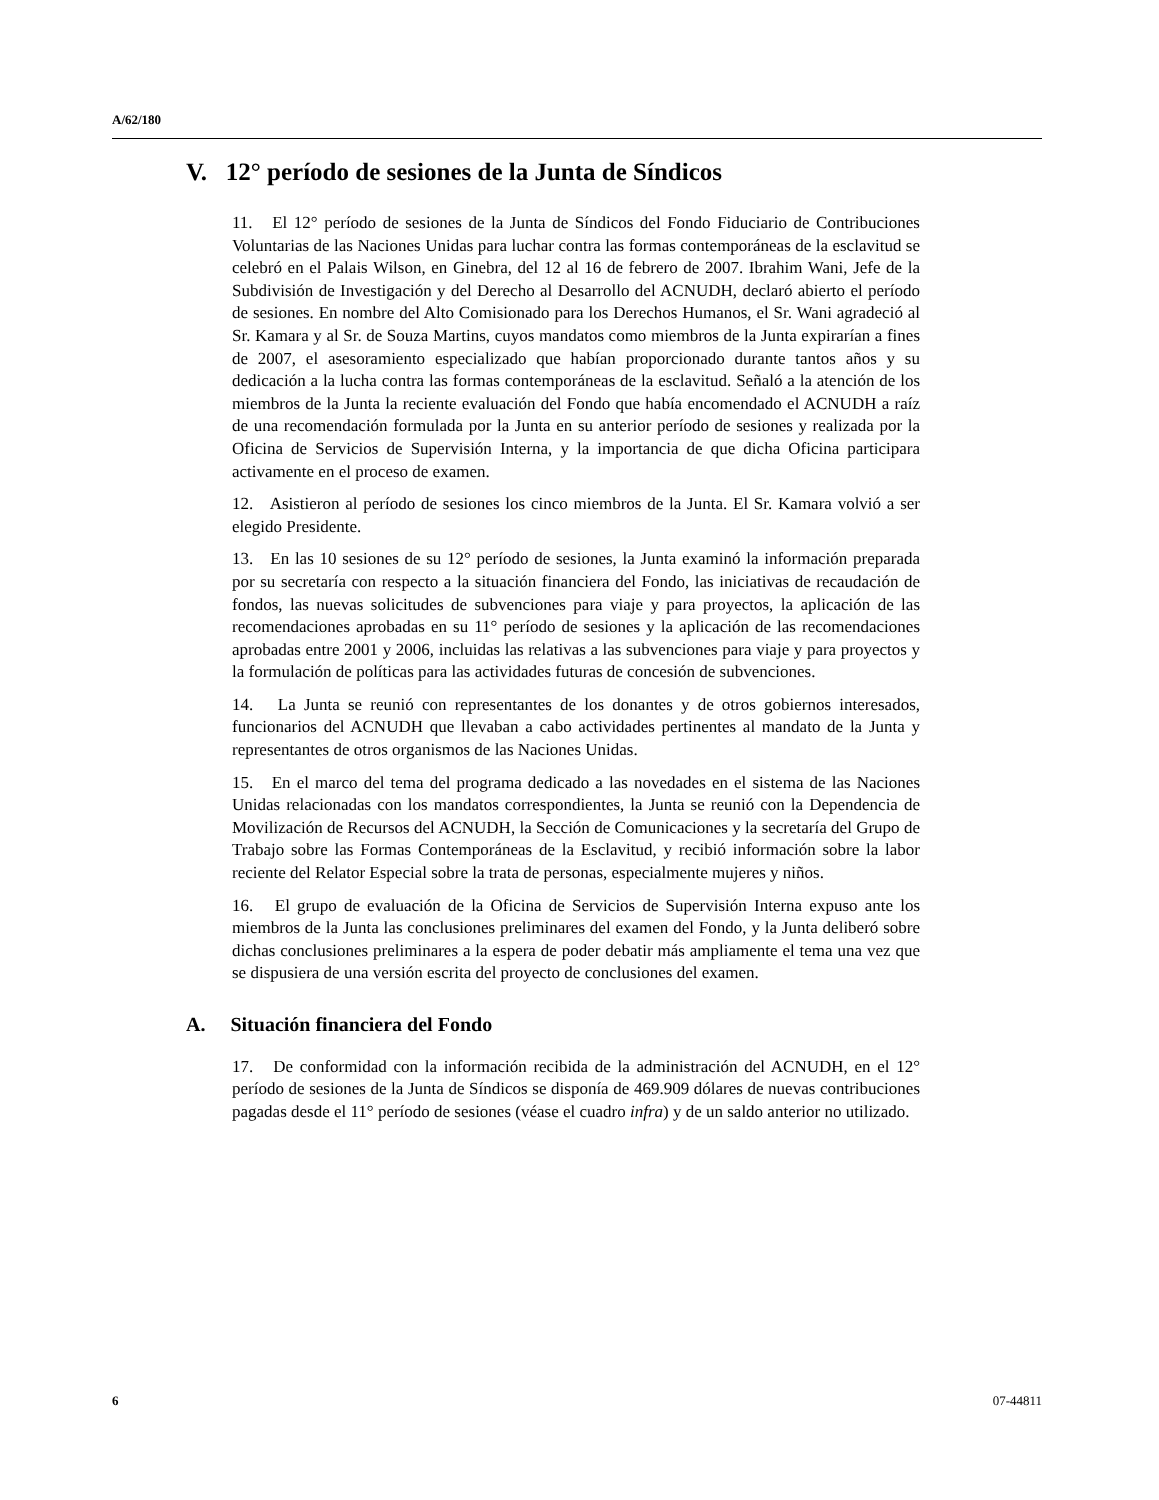A/62/180
V. 12° período de sesiones de la Junta de Síndicos
11. El 12° período de sesiones de la Junta de Síndicos del Fondo Fiduciario de Contribuciones Voluntarias de las Naciones Unidas para luchar contra las formas contemporáneas de la esclavitud se celebró en el Palais Wilson, en Ginebra, del 12 al 16 de febrero de 2007. Ibrahim Wani, Jefe de la Subdivisión de Investigación y del Derecho al Desarrollo del ACNUDH, declaró abierto el período de sesiones. En nombre del Alto Comisionado para los Derechos Humanos, el Sr. Wani agradeció al Sr. Kamara y al Sr. de Souza Martins, cuyos mandatos como miembros de la Junta expirarían a fines de 2007, el asesoramiento especializado que habían proporcionado durante tantos años y su dedicación a la lucha contra las formas contemporáneas de la esclavitud. Señaló a la atención de los miembros de la Junta la reciente evaluación del Fondo que había encomendado el ACNUDH a raíz de una recomendación formulada por la Junta en su anterior período de sesiones y realizada por la Oficina de Servicios de Supervisión Interna, y la importancia de que dicha Oficina participara activamente en el proceso de examen.
12. Asistieron al período de sesiones los cinco miembros de la Junta. El Sr. Kamara volvió a ser elegido Presidente.
13. En las 10 sesiones de su 12° período de sesiones, la Junta examinó la información preparada por su secretaría con respecto a la situación financiera del Fondo, las iniciativas de recaudación de fondos, las nuevas solicitudes de subvenciones para viaje y para proyectos, la aplicación de las recomendaciones aprobadas en su 11° período de sesiones y la aplicación de las recomendaciones aprobadas entre 2001 y 2006, incluidas las relativas a las subvenciones para viaje y para proyectos y la formulación de políticas para las actividades futuras de concesión de subvenciones.
14. La Junta se reunió con representantes de los donantes y de otros gobiernos interesados, funcionarios del ACNUDH que llevaban a cabo actividades pertinentes al mandato de la Junta y representantes de otros organismos de las Naciones Unidas.
15. En el marco del tema del programa dedicado a las novedades en el sistema de las Naciones Unidas relacionadas con los mandatos correspondientes, la Junta se reunió con la Dependencia de Movilización de Recursos del ACNUDH, la Sección de Comunicaciones y la secretaría del Grupo de Trabajo sobre las Formas Contemporáneas de la Esclavitud, y recibió información sobre la labor reciente del Relator Especial sobre la trata de personas, especialmente mujeres y niños.
16. El grupo de evaluación de la Oficina de Servicios de Supervisión Interna expuso ante los miembros de la Junta las conclusiones preliminares del examen del Fondo, y la Junta deliberó sobre dichas conclusiones preliminares a la espera de poder debatir más ampliamente el tema una vez que se dispusiera de una versión escrita del proyecto de conclusiones del examen.
A. Situación financiera del Fondo
17. De conformidad con la información recibida de la administración del ACNUDH, en el 12° período de sesiones de la Junta de Síndicos se disponía de 469.909 dólares de nuevas contribuciones pagadas desde el 11° período de sesiones (véase el cuadro infra) y de un saldo anterior no utilizado.
6 07-44811